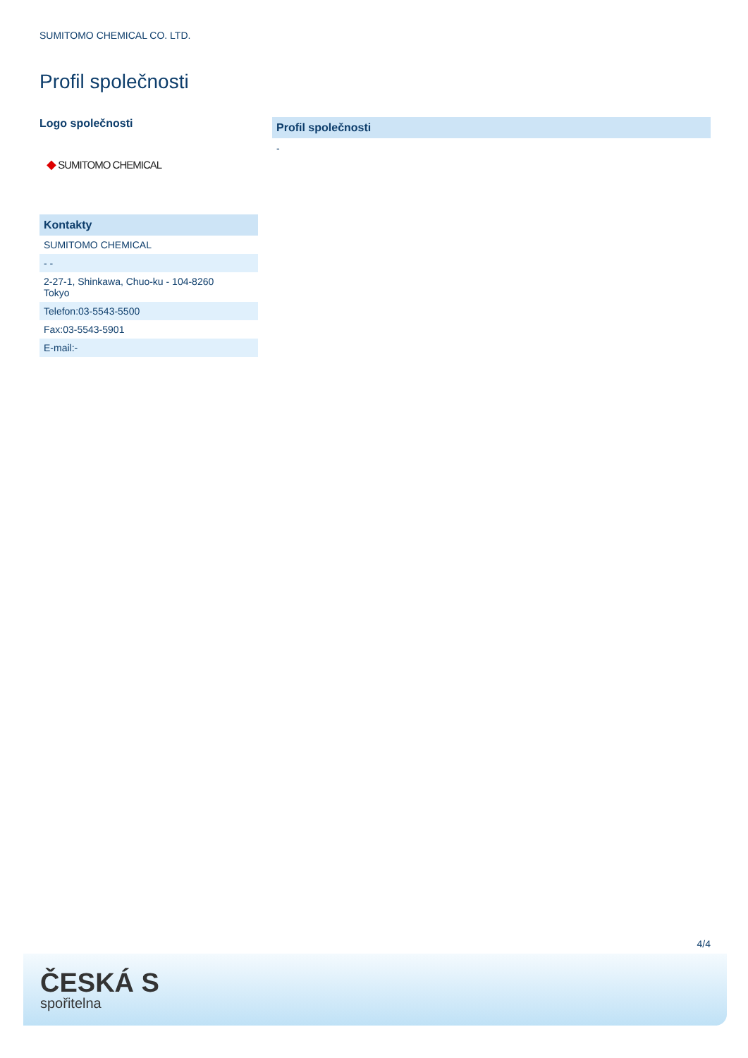SUMITOMO CHEMICAL CO. LTD.
Profil společnosti
Logo společnosti
◆ SUMITOMO CHEMICAL
| Kontakty |
| --- |
| SUMITOMO CHEMICAL |
| - - |
| 2-27-1, Shinkawa, Chuo-ku - 104-8260 Tokyo |
| Telefon:03-5543-5500 |
| Fax:03-5543-5901 |
| E-mail:- |
Profil společnosti
-
4/4
ČESKÁ S
spořitelna